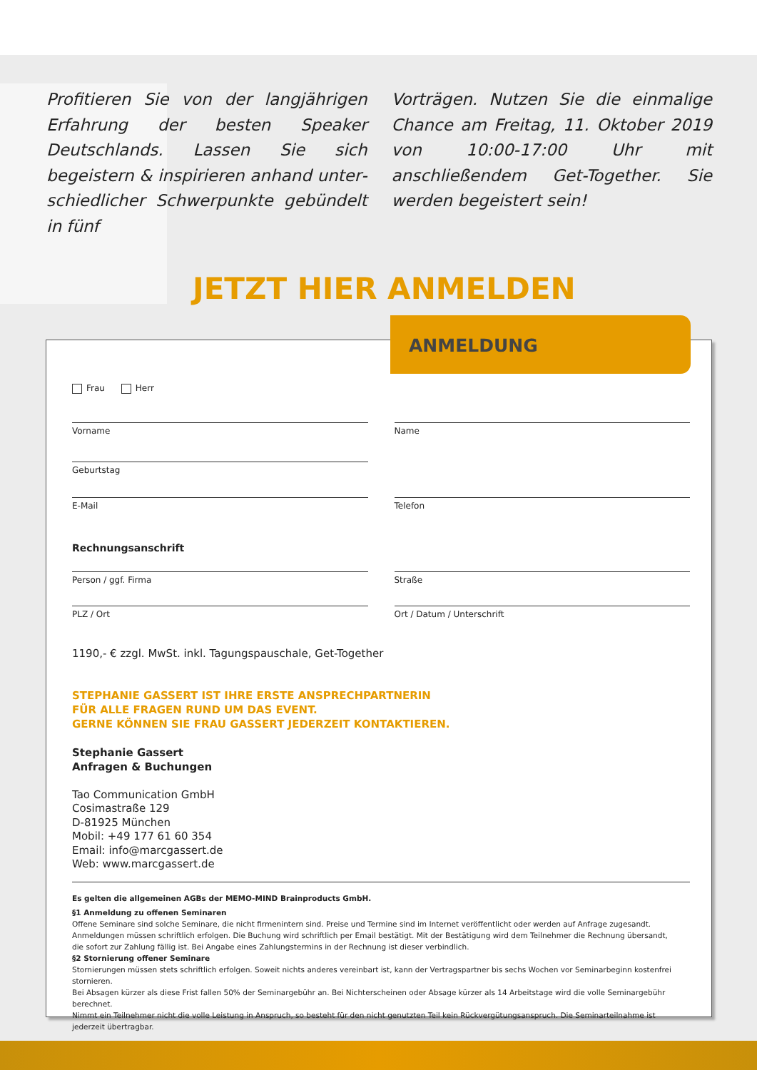Profitieren Sie von der langjährigen Erfahrung der besten Speaker Deutschlands. Lassen Sie sich begeistern & inspirieren anhand unter­schiedlicher Schwerpunkte gebündelt in fünf
Vorträgen. Nutzen Sie die einmalige Chance am Freitag, 11. Oktober 2019 von 10:00-17:00 Uhr mit anschließendem Get-Together. Sie werden begeistert sein!
JETZT HIER ANMELDEN
Frau Herr
Vorname Name
Geburtstag
E-Mail Telefon
Rechnungsanschrift
Person / ggf. Firma Straße
PLZ / Ort Ort / Datum / Unterschrift
1190,- € zzgl. MwSt. inkl. Tagungspauschale, Get-Together
STEPHANIE GASSERT IST IHRE ERSTE ANSPRECHPARTNERIN
FÜR ALLE FRAGEN RUND UM DAS EVENT.
GERNE KÖNNEN SIE FRAU GASSERT JEDERZEIT KONTAKTIEREN.
Stephanie Gassert
Anfragen & Buchungen
Tao Communication GmbH
Cosimastraße 129
D-81925 München
Mobil: +49 177 61 60 354
Email: info@marcgassert.de
Web: www.marcgassert.de
Es gelten die allgemeinen AGBs der MEMO-MIND Brainproducts GmbH.
§1 Anmeldung zu offenen Seminaren
Offene Seminare sind solche Seminare, die nicht firmenintern sind. Preise und Termine sind im Internet veröffentlicht oder werden auf Anfrage zugesandt.
Anmeldungen müssen schriftlich erfolgen. Die Buchung wird schriftlich per Email bestätigt. Mit der Bestätigung wird dem Teilnehmer die Rechnung übersandt,
die sofort zur Zahlung fällig ist. Bei Angabe eines Zahlungstermins in der Rechnung ist dieser verbindlich.
§2 Stornierung offener Seminare
Stornierungen müssen stets schriftlich erfolgen. Soweit nichts anderes vereinbart ist, kann der Vertragspartner bis sechs Wochen vor Seminarbeginn kostenfrei stornieren.
Bei Absagen kürzer als diese Frist fallen 50% der Seminargebühr an. Bei Nichterscheinen oder Absage kürzer als 14 Arbeitstage wird die volle Seminargebühr berechnet.
Nimmt ein Teilnehmer nicht die volle Leistung in Anspruch, so besteht für den nicht genutzten Teil kein Rückvergütungsanspruch. Die Seminarteilnahme ist jederzeit übertragbar.
ANMELDUNG